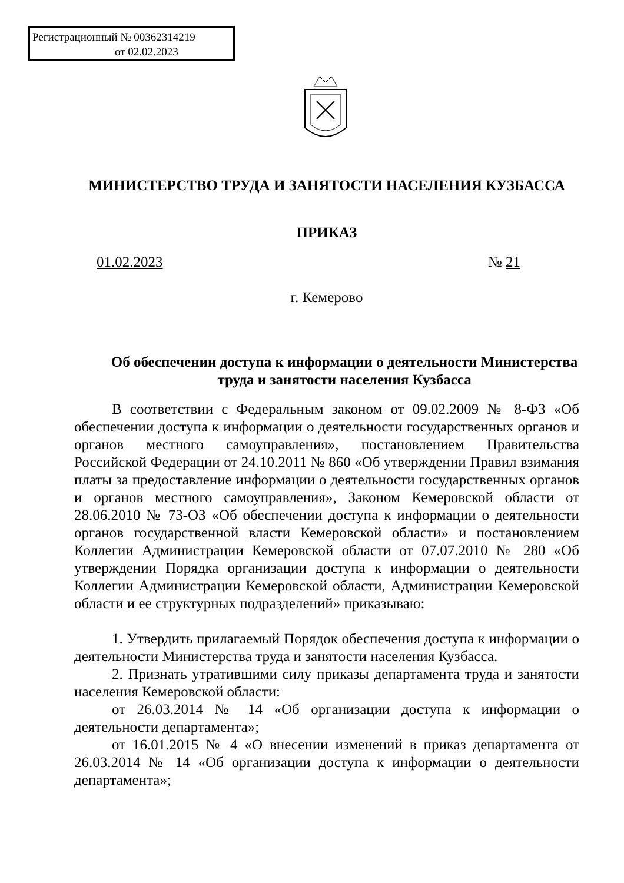Регистрационный № 00362314219
от 02.02.2023
МИНИСТЕРСТВО ТРУДА И ЗАНЯТОСТИ НАСЕЛЕНИЯ КУЗБАССА
ПРИКАЗ
01.02.2023 № 21
г. Кемерово
Об обеспечении доступа к информации о деятельности Министерства труда и занятости населения Кузбасса
В соответствии с Федеральным законом от 09.02.2009 № 8-ФЗ «Об обеспечении доступа к информации о деятельности государственных органов и органов местного самоуправления», постановлением Правительства Российской Федерации от 24.10.2011 № 860 «Об утверждении Правил взимания платы за предоставление информации о деятельности государственных органов и органов местного самоуправления», Законом Кемеровской области от 28.06.2010 № 73-ОЗ «Об обеспечении доступа к информации о деятельности органов государственной власти Кемеровской области» и постановлением Коллегии Администрации Кемеровской области от 07.07.2010 № 280 «Об утверждении Порядка организации доступа к информации о деятельности Коллегии Администрации Кемеровской области, Администрации Кемеровской области и ее структурных подразделений» приказываю:
1. Утвердить прилагаемый Порядок обеспечения доступа к информации о деятельности Министерства труда и занятости населения Кузбасса.
2. Признать утратившими силу приказы департамента труда и занятости населения Кемеровской области:
от 26.03.2014 № 14 «Об организации доступа к информации о деятельности департамента»;
от 16.01.2015 № 4 «О внесении изменений в приказ департамента от 26.03.2014 № 14 «Об организации доступа к информации о деятельности департамента»;